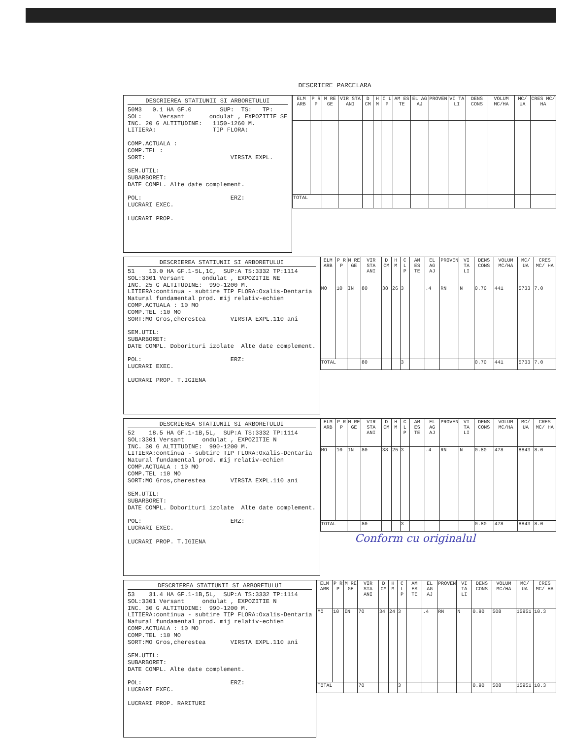DESCRIERE PARCELARA
DESCRIEREA STATIUNII SI ARBORETULUI
50M3 0.1 HA GF.0 SUP: TS: TP: SOL: Versant ondulat , EXPOZITIE SE INC. 20 G ALTITUDINE: 1150-1260 M. LITIERA: TIP FLORA: COMP.ACTUALA : COMP.TEL : SORT: VIRSTA EXPL. SEM.UTIL: SUBARBORET: DATE COMPL. Alte date complement. POL: ERZ: LUCRARI EXEC. LUCRARI PROP.
| ELM ARB | P R P | M RE GE | VIR STA ANI | D CM | H M | C L P | AM ES TE | EL AG AJ | PROVEN | VI TA LI | DENS CONS | VOLUM MC/HA | MC/ UA | CRES MC/ HA |
| --- | --- | --- | --- | --- | --- | --- | --- | --- | --- | --- | --- | --- | --- | --- |
| TOTAL | | | | | | | | | | | | | | |
DESCRIEREA STATIUNII SI ARBORETULUI
51 13.0 HA GF.1-5L,1C, SUP:A TS:3332 TP:1114 SOL:3301 Versant ondulat , EXPOZITIE NE INC. 25 G ALTITUDINE: 990-1200 M. LITIERA:continua - subtire TIP FLORA:Oxalis-Dentaria Natural fundamental prod. mij relativ-echien COMP.ACTUALA : 10 MO COMP.TEL :10 MO SORT:MO Gros,cherestea VIRSTA EXPL.110 ani SEM.UTIL: SUBARBORET: DATE COMPL. Doborituri izolate Alte date complement. POL: ERZ: LUCRARI EXEC. LUCRARI PROP. T.IGIENA
| ELM ARB | P R P | M RE GE | VIR STA ANI | D CM | H M | C L P | AM ES TE | EL AG AJ | PROVEN | VI TA LI | DENS CONS | VOLUM MC/HA | MC/ UA | CRES MC/ HA |
| --- | --- | --- | --- | --- | --- | --- | --- | --- | --- | --- | --- | --- | --- | --- |
| MO | 10 | IN | 80 | 38 | 26 | 3 | | .4 | RN | N | 0.70 | 441 | 5733 | 7.0 |
| TOTAL | | | 80 | | | 3 | | | | | 0.70 | 441 | 5733 | 7.0 |
DESCRIEREA STATIUNII SI ARBORETULUI
52 18.5 HA GF.1-1B,5L, SUP:A TS:3332 TP:1114 SOL:3301 Versant ondulat , EXPOZITIE N INC. 30 G ALTITUDINE: 990-1200 M. LITIERA:continua - subtire TIP FLORA:Oxalis-Dentaria Natural fundamental prod. mij relativ-echien COMP.ACTUALA : 10 MO COMP.TEL :10 MO SORT:MO Gros,cherestea VIRSTA EXPL.110 ani SEM.UTIL: SUBARBORET: DATE COMPL. Doborituri izolate Alte date complement. POL: ERZ: LUCRARI EXEC. LUCRARI PROP. T.IGIENA
| ELM ARB | P R P | M RE GE | VIR STA ANI | D CM | H M | C L P | AM ES TE | EL AG AJ | PROVEN | VI TA LI | DENS CONS | VOLUM MC/HA | MC/ UA | CRES MC/ HA |
| --- | --- | --- | --- | --- | --- | --- | --- | --- | --- | --- | --- | --- | --- | --- |
| MO | 10 | IN | 80 | 38 | 25 | 3 | | .4 | RN | N | 0.80 | 478 | 8843 | 8.0 |
| TOTAL | | | 80 | | | 3 | | | | | 0.80 | 478 | 8843 | 8.0 |
DESCRIEREA STATIUNII SI ARBORETULUI
53 31.4 HA GF.1-1B,5L, SUP:A TS:3332 TP:1114 SOL:3301 Versant ondulat , EXPOZITIE N INC. 30 G ALTITUDINE: 990-1200 M. LITIERA:continua - subtire TIP FLORA:Oxalis-Dentaria Natural fundamental prod. mij relativ-echien COMP.ACTUALA : 10 MO COMP.TEL :10 MO SORT:MO Gros,cherestea VIRSTA EXPL.110 ani SEM.UTIL: SUBARBORET: DATE COMPL. Alte date complement. POL: ERZ: LUCRARI EXEC. LUCRARI PROP. RARITURI
| ELM ARB | P R P | M RE GE | VIR STA ANI | D CM | H M | C L P | AM ES TE | EL AG AJ | PROVEN | VI TA LI | DENS CONS | VOLUM MC/HA | MC/ UA | CRES MC/ HA |
| --- | --- | --- | --- | --- | --- | --- | --- | --- | --- | --- | --- | --- | --- | --- |
| MO | 10 | IN | 70 | 34 | 24 | 3 | | .4 | RN | N | 0.90 | 508 | 15951 | 10.3 |
| TOTAL | | | 70 | | | 3 | | | | | 0.90 | 508 | 15951 | 10.3 |
Conform cu originalul